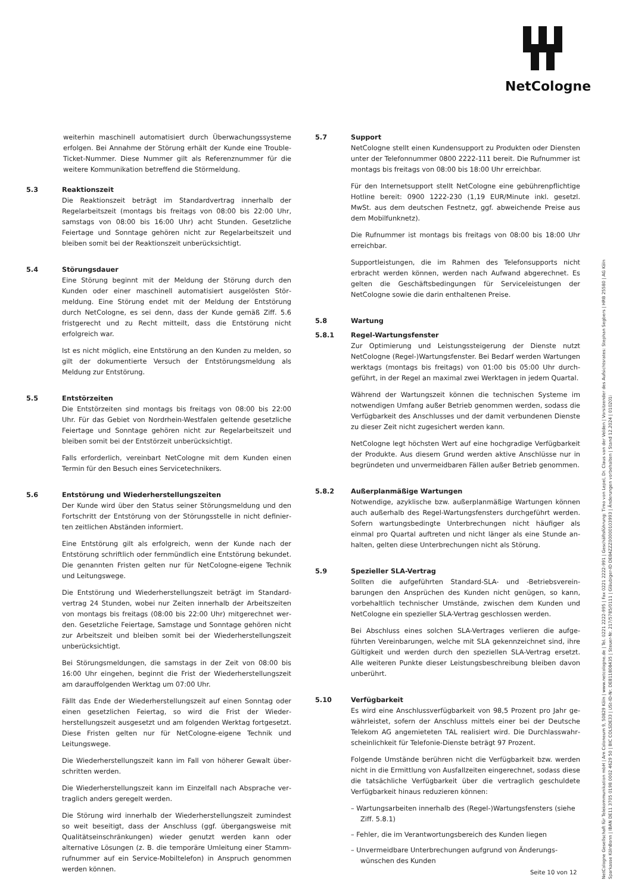NetCologne
weiterhin maschinell automatisiert durch Überwachungssysteme erfolgen. Bei Annahme der Störung erhält der Kunde eine Trouble-Ticket-Nummer. Diese Nummer gilt als Referenznummer für die weitere Kommunikation betreffend die Störmeldung.
5.3 Reaktionszeit
Die Reaktionszeit beträgt im Standardvertrag innerhalb der Regelarbeitszeit (montags bis freitags von 08:00 bis 22:00 Uhr, samstags von 08:00 bis 16:00 Uhr) acht Stunden. Gesetzliche Feiertage und Sonntage gehören nicht zur Regelarbeitszeit und bleiben somit bei der Reaktionszeit unberücksichtigt.
5.4 Störungsdauer
Eine Störung beginnt mit der Meldung der Störung durch den Kunden oder einer maschinell automatisiert ausgelösten Stör­meldung. Eine Störung endet mit der Meldung der Entstö­rung durch NetCologne, es sei denn, dass der Kunde gemäß Ziff. 5.6 fristgerecht und zu Recht mitteilt, dass die Entstörung nicht erfolgreich war.
Ist es nicht möglich, eine Entstörung an den Kunden zu melden, so gilt der dokumentierte Versuch der Entstörungsmeldung als Meldung zur Entstörung.
5.5 Entstörzeiten
Die Entstörzeiten sind montags bis freitags von 08:00 bis 22:00 Uhr. Für das Gebiet von Nordrhein-Westfalen geltende gesetzliche Feiertage und Sonntage gehören nicht zur Regelarbeitszeit und bleiben somit bei der Entstörzeit unberücksichtigt.
Falls erforderlich, vereinbart NetCologne mit dem Kunden einen Termin für den Besuch eines Servicetechnikers.
5.6 Entstörung und Wiederherstellungszeiten
Der Kunde wird über den Status seiner Störungsmeldung und den Fortschritt der Entstörung von der Störungsstelle in nicht definier­ten zeitlichen Abständen informiert.
Eine Entstörung gilt als erfolgreich, wenn der Kunde nach der Entstörung schriftlich oder fernmündlich eine Entstörung bekundet. Die genannten Fristen gelten nur für NetCologne-eigene Technik und Leitungswege.
Die Entstörung und Wiederherstellungszeit beträgt im Standard­vertrag 24 Stunden, wobei nur Zeiten innerhalb der Arbeitszeiten von montags bis freitags (08:00 bis 22:00 Uhr) mitgerechnet wer­den. Gesetzliche Feiertage, Samstage und Sonntage gehören nicht zur Arbeitszeit und bleiben somit bei der Wiederherstellungs­zeit unberücksichtigt.
Bei Störungsmeldungen, die samstags in der Zeit von 08:00 bis 16:00 Uhr eingehen, beginnt die Frist der Wiederherstellungszeit am darauffolgenden Werktag um 07:00 Uhr.
Fällt das Ende der Wiederherstellungszeit auf einen Sonntag oder einen gesetzlichen Feiertag, so wird die Frist der Wieder­herstellungszeit ausgesetzt und am folgenden Werktag fortge­setzt. Diese Fristen gelten nur für NetCologne-eigene Technik und Leitungswege.
Die Wiederherstellungszeit kann im Fall von höherer Gewalt über­schritten werden.
Die Wiederherstellungszeit kann im Einzelfall nach Absprache ver­traglich anders geregelt werden.
Die Störung wird innerhalb der Wiederherstellungszeit zumindest so weit beseitigt, dass der Anschluss (ggf. übergangsweise mit Qualitätseinschränkungen) wieder genutzt werden kann oder alternative Lösungen (z. B. die temporäre Umleitung einer Stamm­rufnummer auf ein Service-Mobiltelefon) in Anspruch genommen werden können.
5.7 Support
NetCologne stellt einen Kundensupport zu Produkten oder Diens­ten unter der Telefonnummer 0800 2222-111 bereit. Die Rufnummer ist montags bis freitags von 08:00 bis 18:00 Uhr erreichbar.
Für den Internetsupport stellt NetCologne eine gebührenpflichtige Hotline bereit: 0900 1222-230 (1,19 EUR/Minute inkl. gesetzl. MwSt. aus dem deutschen Festnetz, ggf. abweichende Preise aus dem Mobilfunknetz).
Die Rufnummer ist montags bis freitags von 08:00 bis 18:00 Uhr erreichbar.
Supportleistungen, die im Rahmen des Telefonsupports nicht erbracht werden können, werden nach Aufwand abgerechnet. Es gelten die Geschäftsbedingungen für Serviceleistungen der NetCologne sowie die darin enthaltenen Preise.
5.8 Wartung
5.8.1 Regel-Wartungsfenster
Zur Optimierung und Leistungssteigerung der Dienste nutzt NetCologne (Regel-)Wartungsfenster. Bei Bedarf werden War­tungen werktags (montags bis freitags) von 01:00 bis 05:00 Uhr durch­geführt, in der Regel an maximal zwei Werktagen in jedem Quartal.
Während der Wartungszeit können die technischen Systeme im notwendigen Umfang außer Betrieb genommen werden, sodass die Verfügbarkeit des Anschlusses und der damit verbundenen Dienste zu dieser Zeit nicht zugesichert werden kann.
NetCologne legt höchsten Wert auf eine hochgradige Verfüg­barkeit der Produkte. Aus diesem Grund werden aktive Anschlüsse nur in begründeten und unvermeidbaren Fällen außer Betrieb genommen.
5.8.2 Außerplanmäßige Wartungen
Notwendige, azyklische bzw. außerplanmäßige Wartungen können auch außerhalb des Regel-Wartungsfensters durchgeführt wer­den. Sofern wartungsbedingte Unterbrechungen nicht häufiger als einmal pro Quartal auftreten und nicht länger als eine Stunde an­halten, gelten diese Unterbrechungen nicht als Störung.
5.9 Spezieller SLA-Vertrag
Sollten die aufgeführten Standard-SLA- und -Betriebsverein­barungen den Ansprüchen des Kunden nicht genügen, so kann, vorbehaltlich technischer Umstände, zwischen dem Kunden und NetCologne ein spezieller SLA-Vertrag geschlossen werden.
Bei Abschluss eines solchen SLA-Vertrages verlieren die aufge­führten Vereinbarungen, welche mit SLA gekennzeichnet sind, ihre Gültigkeit und werden durch den speziellen SLA-Vertrag ersetzt. Alle weiteren Punkte dieser Leistungsbeschreibung bleiben davon unberührt.
5.10 Verfügbarkeit
Es wird eine Anschlussverfügbarkeit von 98,5 Prozent pro Jahr ge­währleistet, sofern der Anschluss mittels einer bei der Deutsche Telekom AG angemieteten TAL realisiert wird. Die Durchlasswahr­scheinlichkeit für Telefonie-Dienste beträgt 97 Prozent.
Folgende Umstände berühren nicht die Verfügbarkeit bzw. werden nicht in die Ermittlung von Ausfallzeiten eingerechnet, sodass diese die tatsächliche Verfügbarkeit über die vertraglich geschul­dete Verfügbarkeit hinaus reduzieren können:
– Wartungsarbeiten innerhalb des (Regel-)Wartungsfensters (siehe Ziff. 5.8.1)
– Fehler, die im Verantwortungsbereich des Kunden liegen
– Unvermeidbare Unterbrechungen aufgrund von Änderungs­wünschen des Kunden
NetCologne Gesellschaft für Telekommunikation mbH | Am Coloneum 9, 50829 Köln | www.netcologne.de | Tel. 0221 2222-995 | Fax 0221 2222-991 | Geschäftsführung: Timo von Lepel, Dr. Claus van der Velden | Vorsitzender des Aufsichtsrates: Stephan Segbers | HRB 25580 | AG Köln
Sparkasse KölnBonn | IBAN DE11 3705 0198 0002 4629 50 | BIC COLSDE33 | USt-ID-Nr. DE811808435 | Steuer-Nr. 217/5785/0111 | Gläubiger-ID DE84ZZZ00000103993 | Änderungen vorbehalten | Stand 12.2024 | 010201i
Seite 10 von 12